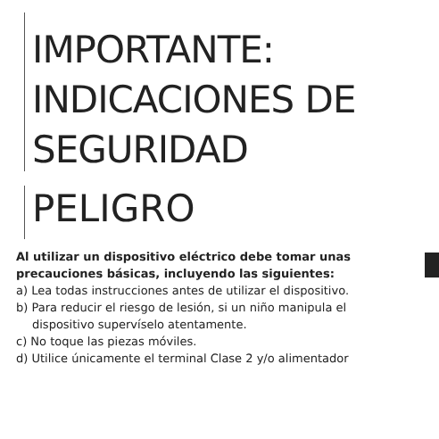IMPORTANTE:
INDICACIONES DE
SEGURIDAD
PELIGRO
Al utilizar un dispositivo eléctrico debe tomar unas precauciones básicas, incluyendo las siguientes:
a) Lea todas instrucciones antes de utilizar el dispositivo.
b) Para reducir el riesgo de lesión, si un niño manipula el
dispositivo supervíselo atentamente.
c) No toque las piezas móviles.
d) Utilice únicamente el terminal Clase 2 y/o alimentador